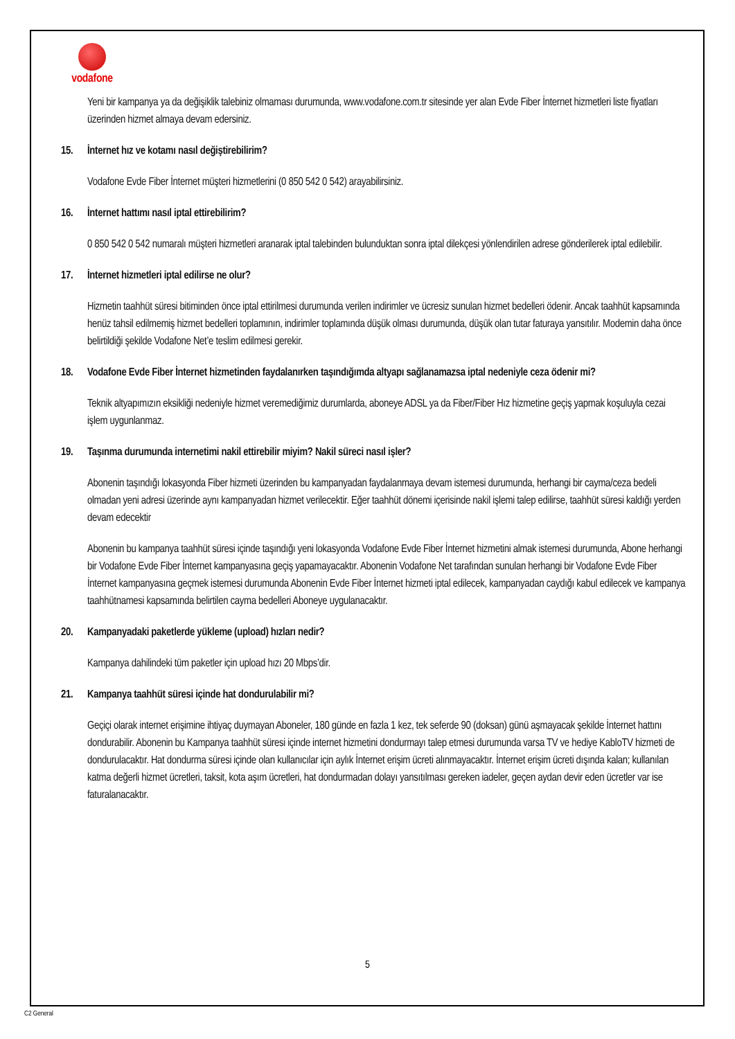vodafone
Yeni bir kampanya ya da değişiklik talebiniz olmaması durumunda, www.vodafone.com.tr sitesinde yer alan Evde Fiber İnternet hizmetleri liste fiyatları üzerinden hizmet almaya devam edersiniz.
15. İnternet hız ve kotamı nasıl değiştirebilirim?
Vodafone Evde Fiber İnternet müşteri hizmetlerini (0 850 542 0 542) arayabilirsiniz.
16. İnternet hattımı nasıl iptal ettirebilirim?
0 850 542 0 542 numaralı müşteri hizmetleri aranarak iptal talebinden bulunduktan sonra iptal dilekçesi yönlendirilen adrese gönderilerek iptal edilebilir.
17. İnternet hizmetleri iptal edilirse ne olur?
Hizmetin taahhüt süresi bitiminden önce iptal ettirilmesi durumunda verilen indirimler ve ücresiz sunulan hizmet bedelleri ödenir. Ancak taahhüt kapsamında henüz tahsil edilmemiş hizmet bedelleri toplamının, indirimler toplamında düşük olması durumunda, düşük olan tutar faturaya yansıtılır. Modemin daha önce belirtildiği şekilde Vodafone Net’e teslim edilmesi gerekir.
18. Vodafone Evde Fiber İnternet hizmetinden faydalanırken taşındığımda altyapı sağlanamazsa iptal nedeniyle ceza ödenir mi?
Teknik altyapımızın eksikliği nedeniyle hizmet veremediğimiz durumlarda, aboneye ADSL ya da Fiber/Fiber Hız hizmetine geçiş yapmak koşuluyla cezai işlem uygunlanmaz.
19. Taşınma durumunda internetimi nakil ettirebilir miyim? Nakil süreci nasıl işler?
Abonenin taşındığı lokasyonda Fiber hizmeti üzerinden bu kampanyadan faydalanmaya devam istemesi durumunda, herhangi bir cayma/ceza bedeli olmadan yeni adresi üzerinde aynı kampanyadan hizmet verilecektir. Eğer taahhüt dönemi içerisinde nakil işlemi talep edilirse, taahhüt süresi kaldığı yerden devam edecektir
Abonenin bu kampanya taahhüt süresi içinde taşındığı yeni lokasyonda Vodafone Evde Fiber İnternet hizmetini almak istemesi durumunda, Abone herhangi bir Vodafone Evde Fiber İnternet kampanyasına geçiş yapamayacaktır. Abonenin Vodafone Net tarafından sunulan herhangi bir Vodafone Evde Fiber İnternet kampanyasına geçmek istemesi durumunda Abonenin Evde Fiber İnternet hizmeti iptal edilecek, kampanyadan caydığı kabul edilecek ve kampanya taahhütnamesi kapsamında belirtilen cayma bedelleri Aboneye uygulanacaktır.
20. Kampanyadaki paketlerde yükleme (upload) hızları nedir?
Kampanya dahilindeki tüm paketler için upload hızı 20 Mbps’dir.
21. Kampanya taahhüt süresi içinde hat dondurulabilir mi?
Geçiçi olarak internet erişimine ihtiyaç duymayan Aboneler, 180 günde en fazla 1 kez, tek seferde 90 (doksan) günü aşmayacak şekilde İnternet hattını dondurabilir. Abonenin bu Kampanya taahhüt süresi içinde internet hizmetini dondurmayı talep etmesi durumunda varsa TV ve hediye KabloTV hizmeti de dondurulacaktır. Hat dondurma süresi içinde olan kullanıcılar için aylık İnternet erişim ücreti alınmayacaktır. İnternet erişim ücreti dışında kalan; kullanılan katma değerli hizmet ücretleri, taksit, kota aşım ücretleri, hat dondurmadan dolayı yansıtılması gereken iadeler, geçen aydan devir eden ücretler var ise faturalanacaktır.
5
C2 General